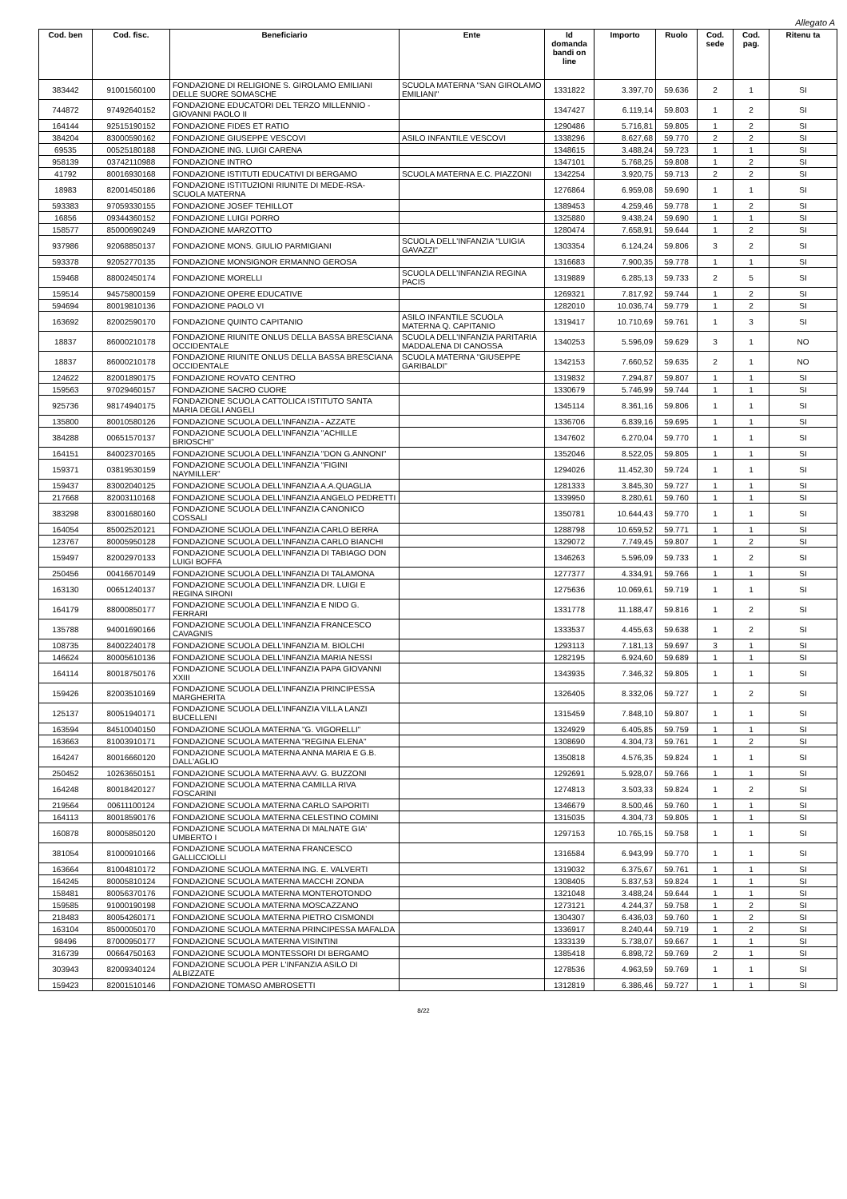Allegato A
| Cod. ben | Cod. fisc. | Beneficiario | Ente | Id domanda bandi on line | Importo | Ruolo | Cod. sede | Cod. pag. | Ritenu ta |
| --- | --- | --- | --- | --- | --- | --- | --- | --- | --- |
| 383442 | 91001560100 | FONDAZIONE DI RELIGIONE S. GIROLAMO EMILIANI DELLE SUORE SOMASCHE | SCUOLA MATERNA "SAN GIROLAMO EMILIANI" | 1331822 | 3.397,70 | 59.636 | 2 | 1 | SI |
| 744872 | 97492640152 | FONDAZIONE EDUCATORI DEL TERZO MILLENNIO - GIOVANNI PAOLO II | | 1347427 | 6.119,14 | 59.803 | 1 | 2 | SI |
| 164144 | 92515190152 | FONDAZIONE FIDES ET RATIO | | 1290486 | 5.716,81 | 59.805 | 1 | 2 | SI |
| 384204 | 83000590162 | FONDAZIONE GIUSEPPE VESCOVI | ASILO INFANTILE VESCOVI | 1338296 | 8.627,68 | 59.770 | 2 | 2 | SI |
| 69535 | 00525180188 | FONDAZIONE ING. LUIGI CARENA | | 1348615 | 3.488,24 | 59.723 | 1 | 1 | SI |
| 958139 | 03742110988 | FONDAZIONE INTRO | | 1347101 | 5.768,25 | 59.808 | 1 | 2 | SI |
| 41792 | 80016930168 | FONDAZIONE ISTITUTI EDUCATIVI DI BERGAMO | SCUOLA MATERNA E.C. PIAZZONI | 1342254 | 3.920,75 | 59.713 | 2 | 2 | SI |
| 18983 | 82001450186 | FONDAZIONE ISTITUZIONI RIUNITE DI MEDE-RSA-SCUOLA MATERNA | | 1276864 | 6.959,08 | 59.690 | 1 | 1 | SI |
| 593383 | 97059330155 | FONDAZIONE JOSEF TEHILLOT | | 1389453 | 4.259,46 | 59.778 | 1 | 2 | SI |
| 16856 | 09344360152 | FONDAZIONE LUIGI PORRO | | 1325880 | 9.438,24 | 59.690 | 1 | 1 | SI |
| 158577 | 85000690249 | FONDAZIONE MARZOTTO | | 1280474 | 7.658,91 | 59.644 | 1 | 2 | SI |
| 937986 | 92068850137 | FONDAZIONE MONS. GIULIO PARMIGIANI | SCUOLA DELL'INFANZIA "LUIGIA GAVAZZI" | 1303354 | 6.124,24 | 59.806 | 3 | 2 | SI |
| 593378 | 92052770135 | FONDAZIONE MONSIGNOR ERMANNO GEROSA | | 1316683 | 7.900,35 | 59.778 | 1 | 1 | SI |
| 159468 | 88002450174 | FONDAZIONE MORELLI | SCUOLA DELL'INFANZIA REGINA PACIS | 1319889 | 6.285,13 | 59.733 | 2 | 5 | SI |
| 159514 | 94575800159 | FONDAZIONE OPERE EDUCATIVE | | 1269321 | 7.817,92 | 59.744 | 1 | 2 | SI |
| 594694 | 80019810136 | FONDAZIONE PAOLO VI | | 1282010 | 10.036,74 | 59.779 | 1 | 2 | SI |
| 163692 | 82002590170 | FONDAZIONE QUINTO CAPITANIO | ASILO INFANTILE SCUOLA MATERNA Q. CAPITANIO | 1319417 | 10.710,69 | 59.761 | 1 | 3 | SI |
| 18837 | 86000210178 | FONDAZIONE RIUNITE ONLUS DELLA BASSA BRESCIANA OCCIDENTALE | SCUOLA DELL'INFANZIA PARITARIA MADDALENA DI CANOSSA | 1340253 | 5.596,09 | 59.629 | 3 | 1 | NO |
| 18837 | 86000210178 | FONDAZIONE RIUNITE ONLUS DELLA BASSA BRESCIANA OCCIDENTALE | SCUOLA MATERNA "GIUSEPPE GARIBALDI" | 1342153 | 7.660,52 | 59.635 | 2 | 1 | NO |
| 124622 | 82001890175 | FONDAZIONE ROVATO CENTRO | | 1319832 | 7.294,87 | 59.807 | 1 | 1 | SI |
| 159563 | 97029460157 | FONDAZIONE SACRO CUORE | | 1330679 | 5.746,99 | 59.744 | 1 | 1 | SI |
| 925736 | 98174940175 | FONDAZIONE SCUOLA CATTOLICA ISTITUTO SANTA MARIA DEGLI ANGELI | | 1345114 | 8.361,16 | 59.806 | 1 | 1 | SI |
| 135800 | 80010580126 | FONDAZIONE SCUOLA DELL'INFANZIA - AZZATE | | 1336706 | 6.839,16 | 59.695 | 1 | 1 | SI |
| 384288 | 00651570137 | FONDAZIONE SCUOLA DELL'INFANZIA "ACHILLE BRIOSCHI" | | 1347602 | 6.270,04 | 59.770 | 1 | 1 | SI |
| 164151 | 84002370165 | FONDAZIONE SCUOLA DELL'INFANZIA "DON G.ANNONI" | | 1352046 | 8.522,05 | 59.805 | 1 | 1 | SI |
| 159371 | 03819530159 | FONDAZIONE SCUOLA DELL'INFANZIA "FIGINI NAYMILLER" | | 1294026 | 11.452,30 | 59.724 | 1 | 1 | SI |
| 159437 | 83002040125 | FONDAZIONE SCUOLA DELL'INFANZIA A.A.QUAGLIA | | 1281333 | 3.845,30 | 59.727 | 1 | 1 | SI |
| 217668 | 82003110168 | FONDAZIONE SCUOLA DELL'INFANZIA ANGELO PEDRETTI | | 1339950 | 8.280,61 | 59.760 | 1 | 1 | SI |
| 383298 | 83001680160 | FONDAZIONE SCUOLA DELL'INFANZIA CANONICO COSSALI | | 1350781 | 10.644,43 | 59.770 | 1 | 1 | SI |
| 164054 | 85002520121 | FONDAZIONE SCUOLA DELL'INFANZIA CARLO BERRA | | 1288798 | 10.659,52 | 59.771 | 1 | 1 | SI |
| 123767 | 80005950128 | FONDAZIONE SCUOLA DELL'INFANZIA CARLO BIANCHI | | 1329072 | 7.749,45 | 59.807 | 1 | 2 | SI |
| 159497 | 82002970133 | FONDAZIONE SCUOLA DELL'INFANZIA DI TABIAGO DON LUIGI BOFFA | | 1346263 | 5.596,09 | 59.733 | 1 | 2 | SI |
| 250456 | 00416670149 | FONDAZIONE SCUOLA DELL'INFANZIA DI TALAMONA | | 1277377 | 4.334,91 | 59.766 | 1 | 1 | SI |
| 163130 | 00651240137 | FONDAZIONE SCUOLA DELL'INFANZIA DR. LUIGI E REGINA SIRONI | | 1275636 | 10.069,61 | 59.719 | 1 | 1 | SI |
| 164179 | 88000850177 | FONDAZIONE SCUOLA DELL'INFANZIA E NIDO G. FERRARI | | 1331778 | 11.188,47 | 59.816 | 1 | 2 | SI |
| 135788 | 94001690166 | FONDAZIONE SCUOLA DELL'INFANZIA FRANCESCO CAVAGNIS | | 1333537 | 4.455,63 | 59.638 | 1 | 2 | SI |
| 108735 | 84002240178 | FONDAZIONE SCUOLA DELL'INFANZIA M. BIOLCHI | | 1293113 | 7.181,13 | 59.697 | 3 | 1 | SI |
| 146624 | 80005610136 | FONDAZIONE SCUOLA DELL'INFANZIA MARIA NESSI | | 1282195 | 6.924,60 | 59.689 | 1 | 1 | SI |
| 164114 | 80018750176 | FONDAZIONE SCUOLA DELL'INFANZIA PAPA GIOVANNI XXIII | | 1343935 | 7.346,32 | 59.805 | 1 | 1 | SI |
| 159426 | 82003510169 | FONDAZIONE SCUOLA DELL'INFANZIA PRINCIPESSA MARGHERITA | | 1326405 | 8.332,06 | 59.727 | 1 | 2 | SI |
| 125137 | 80051940171 | FONDAZIONE SCUOLA DELL'INFANZIA VILLA LANZI BUCELLENI | | 1315459 | 7.848,10 | 59.807 | 1 | 1 | SI |
| 163594 | 84510040150 | FONDAZIONE SCUOLA MATERNA "G. VIGORELLI" | | 1324929 | 6.405,85 | 59.759 | 1 | 1 | SI |
| 163663 | 81003910171 | FONDAZIONE SCUOLA MATERNA "REGINA ELENA" | | 1308690 | 4.304,73 | 59.761 | 1 | 2 | SI |
| 164247 | 80016660120 | FONDAZIONE SCUOLA MATERNA ANNA MARIA E G.B. DALL'AGLIO | | 1350818 | 4.576,35 | 59.824 | 1 | 1 | SI |
| 250452 | 10263650151 | FONDAZIONE SCUOLA MATERNA AVV. G. BUZZONI | | 1292691 | 5.928,07 | 59.766 | 1 | 1 | SI |
| 164248 | 80018420127 | FONDAZIONE SCUOLA MATERNA CAMILLA RIVA FOSCARINI | | 1274813 | 3.503,33 | 59.824 | 1 | 2 | SI |
| 219564 | 00611100124 | FONDAZIONE SCUOLA MATERNA CARLO SAPORITI | | 1346679 | 8.500,46 | 59.760 | 1 | 1 | SI |
| 164113 | 80018590176 | FONDAZIONE SCUOLA MATERNA CELESTINO COMINI | | 1315035 | 4.304,73 | 59.805 | 1 | 1 | SI |
| 160878 | 80005850120 | FONDAZIONE SCUOLA MATERNA DI MALNATE GIA' UMBERTO I | | 1297153 | 10.765,15 | 59.758 | 1 | 1 | SI |
| 381054 | 81000910166 | FONDAZIONE SCUOLA MATERNA FRANCESCO GALLICCIOLLI | | 1316584 | 6.943,99 | 59.770 | 1 | 1 | SI |
| 163664 | 81004810172 | FONDAZIONE SCUOLA MATERNA ING. E. VALVERTI | | 1319032 | 6.375,67 | 59.761 | 1 | 1 | SI |
| 164245 | 80005810124 | FONDAZIONE SCUOLA MATERNA MACCHI ZONDA | | 1308405 | 5.837,53 | 59.824 | 1 | 1 | SI |
| 158481 | 80056370176 | FONDAZIONE SCUOLA MATERNA MONTEROTONDO | | 1321048 | 3.488,24 | 59.644 | 1 | 1 | SI |
| 159585 | 91000190198 | FONDAZIONE SCUOLA MATERNA MOSCAZZANO | | 1273121 | 4.244,37 | 59.758 | 1 | 2 | SI |
| 218483 | 80054260171 | FONDAZIONE SCUOLA MATERNA PIETRO CISMONDI | | 1304307 | 6.436,03 | 59.760 | 1 | 2 | SI |
| 163104 | 85000050170 | FONDAZIONE SCUOLA MATERNA PRINCIPESSA MAFALDA | | 1336917 | 8.240,44 | 59.719 | 1 | 2 | SI |
| 98496 | 87000950177 | FONDAZIONE SCUOLA MATERNA VISINTINI | | 1333139 | 5.738,07 | 59.667 | 1 | 1 | SI |
| 316739 | 00664750163 | FONDAZIONE SCUOLA MONTESSORI DI BERGAMO | | 1385418 | 6.898,72 | 59.769 | 2 | 1 | SI |
| 303943 | 82009340124 | FONDAZIONE SCUOLA PER L'INFANZIA ASILO DI ALBIZZATE | | 1278536 | 4.963,59 | 59.769 | 1 | 1 | SI |
| 159423 | 82001510146 | FONDAZIONE TOMASO AMBROSETTI | | 1312819 | 6.386,46 | 59.727 | 1 | 1 | SI |
8/22